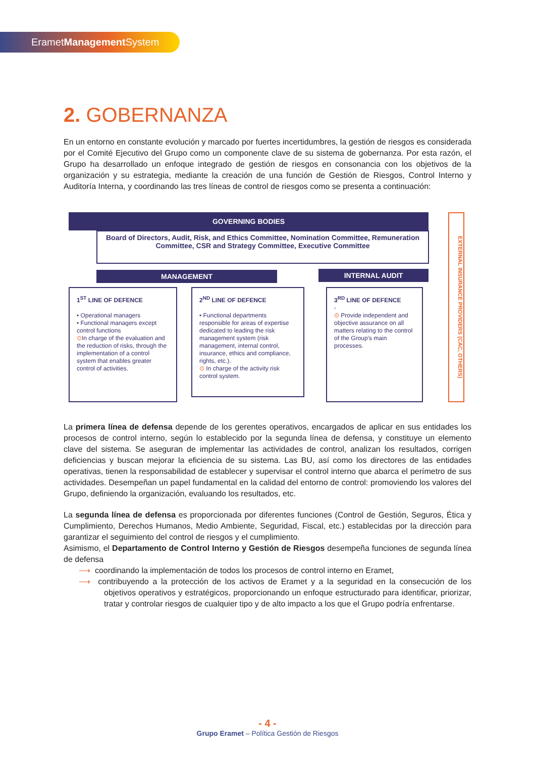ErametManagement System
2. GOBERNANZA
En un entorno en constante evolución y marcado por fuertes incertidumbres, la gestión de riesgos es considerada por el Comité Ejecutivo del Grupo como un componente clave de su sistema de gobernanza. Por esta razón, el Grupo ha desarrollado un enfoque integrado de gestión de riesgos en consonancia con los objetivos de la organización y su estrategia, mediante la creación de una función de Gestión de Riesgos, Control Interno y Auditoría Interna, y coordinando las tres líneas de control de riesgos como se presenta a continuación:
GOVERNING BODIES
Board of Directors, Audit, Risk, and Ethics Committee, Nomination Committee, Remuneration Committee, CSR and Strategy Committee, Executive Committee
MANAGEMENT INTERNAL AUDIT
1<sup>ST</sup> LINE OF DEFENCE
• Operational managers
• Functional managers except control functions
⊙In charge of the evaluation and the reduction of risks, through the implementation of a control system that enables greater control of activities.
2<sup>ND</sup> LINE OF DEFENCE
• Functional departments responsible for areas of expertise dedicated to leading the risk management system (risk management, internal control, insurance, ethics and compliance, rights, etc.).
⊙ In charge of the activity risk control system.
3<sup>RD</sup> LINE OF DEFENCE
-
⊙ Provide independent and objective assurance on all matters relating to the control of the Group's main processes.
EXTERNAL INSURANCE PROVIDERS (CAC, OTHERS)
La primera línea de defensa depende de los gerentes operativos, encargados de aplicar en sus entidades los procesos de control interno, según lo establecido por la segunda línea de defensa, y constituye un elemento clave del sistema. Se aseguran de implementar las actividades de control, analizan los resultados, corrigen deficiencias y buscan mejorar la eficiencia de su sistema. Las BU, así como los directores de las entidades operativas, tienen la responsabilidad de establecer y supervisar el control interno que abarca el perímetro de sus actividades. Desempeñan un papel fundamental en la calidad del entorno de control: promoviendo los valores del Grupo, definiendo la organización, evaluando los resultados, etc.
La segunda línea de defensa es proporcionada por diferentes funciones (Control de Gestión, Seguros, Ética y Cumplimiento, Derechos Humanos, Medio Ambiente, Seguridad, Fiscal, etc.) establecidas por la dirección para garantizar el seguimiento del control de riesgos y el cumplimiento.
Asimismo, el Departamento de Control Interno y Gestión de Riesgos desempeña funciones de segunda línea de defensa
⟶ coordinando la implementación de todos los procesos de control interno en Eramet,
⟶ contribuyendo a la protección de los activos de Eramet y a la seguridad en la consecución de los objetivos operativos y estratégicos, proporcionando un enfoque estructurado para identificar, priorizar, tratar y controlar riesgos de cualquier tipo y de alto impacto a los que el Grupo podría enfrentarse.
- 4 -
Grupo Eramet – Política Gestión de Riesgos